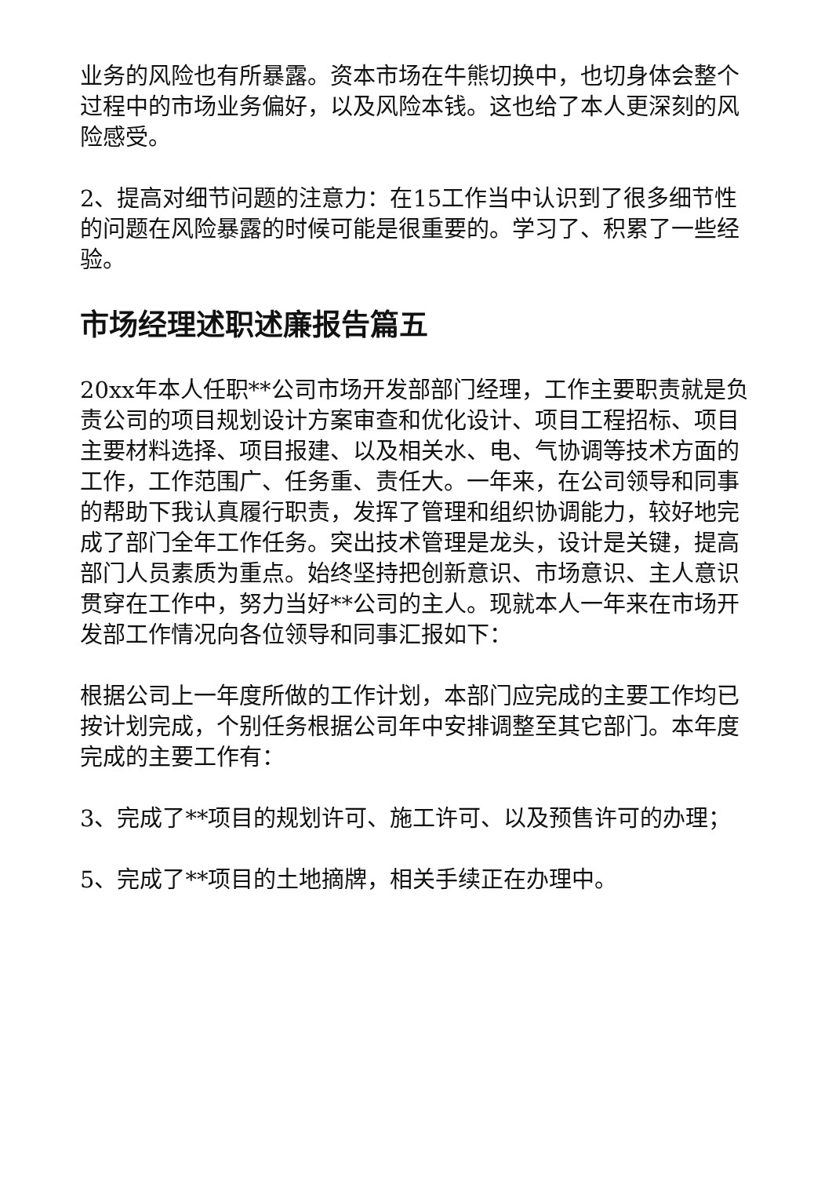业务的风险也有所暴露。资本市场在牛熊切换中，也切身体会整个过程中的市场业务偏好，以及风险本钱。这也给了本人更深刻的风险感受。
2、提高对细节问题的注意力：在15工作当中认识到了很多细节性的问题在风险暴露的时候可能是很重要的。学习了、积累了一些经验。
市场经理述职述廉报告篇五
20xx年本人任职**公司市场开发部部门经理，工作主要职责就是负责公司的项目规划设计方案审查和优化设计、项目工程招标、项目主要材料选择、项目报建、以及相关水、电、气协调等技术方面的工作，工作范围广、任务重、责任大。一年来，在公司领导和同事的帮助下我认真履行职责，发挥了管理和组织协调能力，较好地完成了部门全年工作任务。突出技术管理是龙头，设计是关键，提高部门人员素质为重点。始终坚持把创新意识、市场意识、主人意识贯穿在工作中，努力当好**公司的主人。现就本人一年来在市场开发部工作情况向各位领导和同事汇报如下：
根据公司上一年度所做的工作计划，本部门应完成的主要工作均已按计划完成，个别任务根据公司年中安排调整至其它部门。本年度完成的主要工作有：
3、完成了**项目的规划许可、施工许可、以及预售许可的办理；
5、完成了**项目的土地摘牌，相关手续正在办理中。